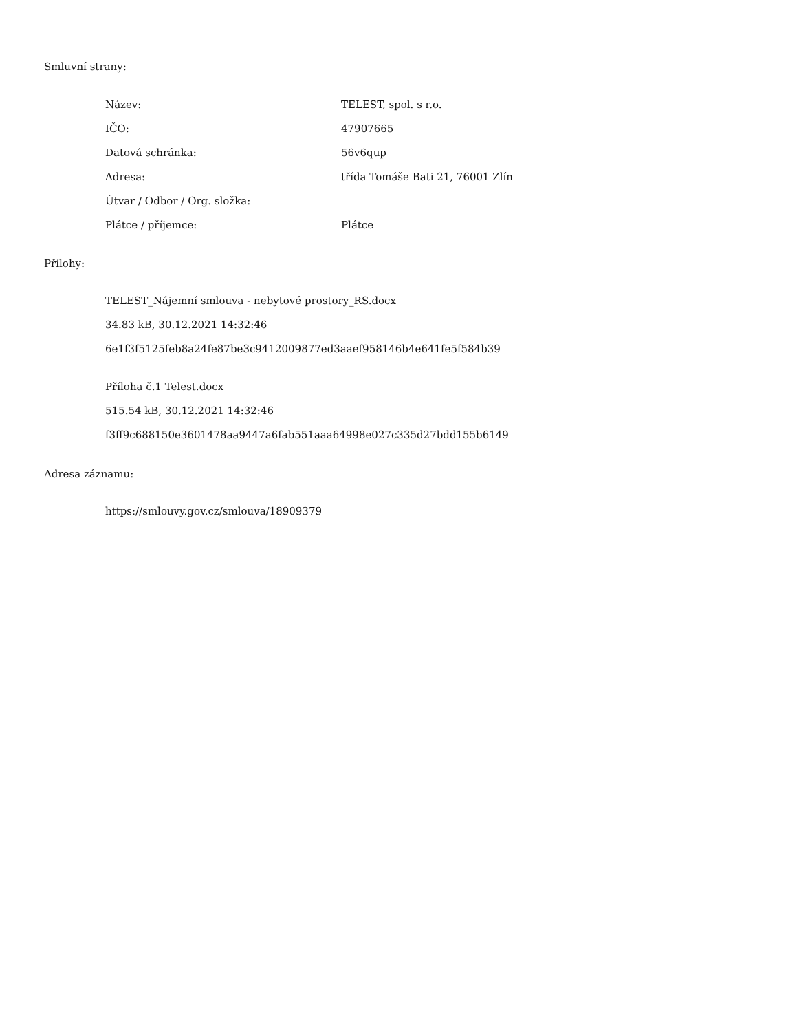Smluvní strany:
| Název: | TELEST, spol. s r.o. |
| IČO: | 47907665 |
| Datová schránka: | 56v6qup |
| Adresa: | třída Tomáše Bati 21, 76001 Zlín |
| Útvar / Odbor / Org. složka: | |
| Plátce / příjemce: | Plátce |
Přílohy:
TELEST_Nájemní smlouva - nebytové prostory_RS.docx
34.83 kB, 30.12.2021 14:32:46
6e1f3f5125feb8a24fe87be3c9412009877ed3aaef958146b4e641fe5f584b39
Příloha č.1 Telest.docx
515.54 kB, 30.12.2021 14:32:46
f3ff9c688150e3601478aa9447a6fab551aaa64998e027c335d27bdd155b6149
Adresa záznamu:
https://smlouvy.gov.cz/smlouva/18909379